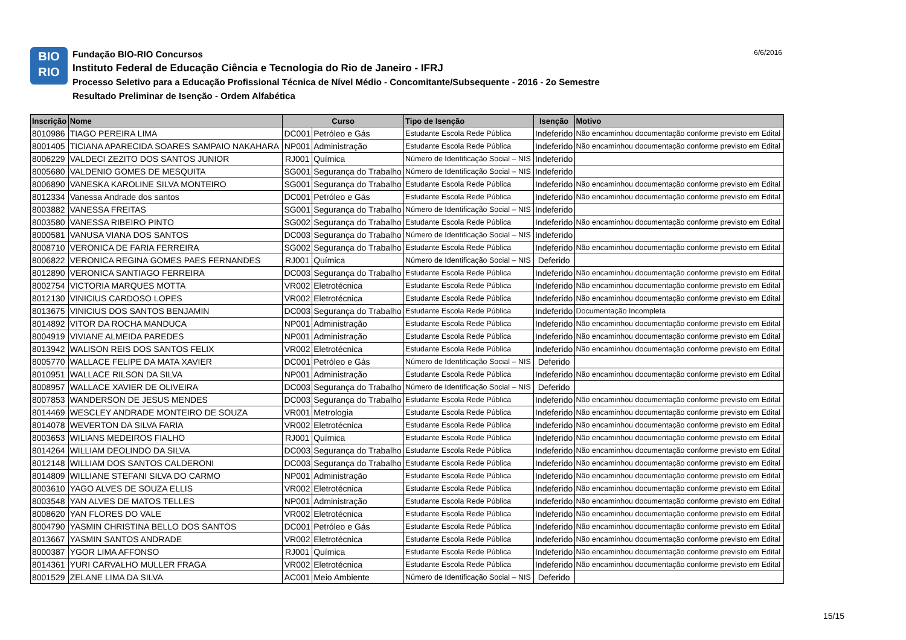BIO
RIO
Fundação BIO-RIO Concursos
Instituto Federal de Educação Ciência e Tecnologia do Rio de Janeiro - IFRJ
Processo Seletivo para a Educação Profissional Técnica de Nível Médio - Concomitante/Subsequente - 2016 - 2o Semestre
Resultado Preliminar de Isenção - Ordem Alfabética
6/6/2016
| Inscrição | Nome | Curso | | Tipo de Isenção | Isenção | Motivo |
| --- | --- | --- | --- | --- | --- | --- |
| 8010986 | TIAGO PEREIRA LIMA | DC001 | Petróleo e Gás | Estudante Escola Rede Pública | Indeferido | Não encaminhou documentação conforme previsto em Edital |
| 8001405 | TICIANA APARECIDA SOARES SAMPAIO NAKAHARA | NP001 | Administração | Estudante Escola Rede Pública | Indeferido | Não encaminhou documentação conforme previsto em Edital |
| 8006229 | VALDECI ZEZITO DOS SANTOS JUNIOR | RJ001 | Química | Número de Identificação Social – NIS | Indeferido | |
| 8005680 | VALDENIO GOMES DE MESQUITA | SG001 | Segurança do Trabalho | Número de Identificação Social – NIS | Indeferido | |
| 8006890 | VANESKA KAROLINE SILVA MONTEIRO | SG001 | Segurança do Trabalho | Estudante Escola Rede Pública | Indeferido | Não encaminhou documentação conforme previsto em Edital |
| 8012334 | Vanessa Andrade dos santos | DC001 | Petróleo e Gás | Estudante Escola Rede Pública | Indeferido | Não encaminhou documentação conforme previsto em Edital |
| 8003882 | VANESSA FREITAS | SG001 | Segurança do Trabalho | Número de Identificação Social – NIS | Indeferido | |
| 8003580 | VANESSA RIBEIRO PINTO | SG002 | Segurança do Trabalho | Estudante Escola Rede Pública | Indeferido | Não encaminhou documentação conforme previsto em Edital |
| 8000581 | VANUSA VIANA DOS SANTOS | DC003 | Segurança do Trabalho | Número de Identificação Social – NIS | Indeferido | |
| 8008710 | VERONICA DE FARIA FERREIRA | SG002 | Segurança do Trabalho | Estudante Escola Rede Pública | Indeferido | Não encaminhou documentação conforme previsto em Edital |
| 8006822 | VERONICA REGINA GOMES PAES FERNANDES | RJ001 | Química | Número de Identificação Social – NIS | Deferido | |
| 8012890 | VERONICA SANTIAGO FERREIRA | DC003 | Segurança do Trabalho | Estudante Escola Rede Pública | Indeferido | Não encaminhou documentação conforme previsto em Edital |
| 8002754 | VICTORIA MARQUES MOTTA | VR002 | Eletrotécnica | Estudante Escola Rede Pública | Indeferido | Não encaminhou documentação conforme previsto em Edital |
| 8012130 | VINICIUS CARDOSO LOPES | VR002 | Eletrotécnica | Estudante Escola Rede Pública | Indeferido | Não encaminhou documentação conforme previsto em Edital |
| 8013675 | VINICIUS DOS SANTOS BENJAMIN | DC003 | Segurança do Trabalho | Estudante Escola Rede Pública | Indeferido | Documentação Incompleta |
| 8014892 | VITOR DA ROCHA MANDUCA | NP001 | Administração | Estudante Escola Rede Pública | Indeferido | Não encaminhou documentação conforme previsto em Edital |
| 8004919 | VIVIANE ALMEIDA PAREDES | NP001 | Administração | Estudante Escola Rede Pública | Indeferido | Não encaminhou documentação conforme previsto em Edital |
| 8013942 | WALISON REIS DOS SANTOS FELIX | VR002 | Eletrotécnica | Estudante Escola Rede Pública | Indeferido | Não encaminhou documentação conforme previsto em Edital |
| 8005770 | WALLACE FELIPE DA MATA XAVIER | DC001 | Petróleo e Gás | Número de Identificação Social – NIS | Deferido | |
| 8010951 | WALLACE RILSON DA SILVA | NP001 | Administração | Estudante Escola Rede Pública | Indeferido | Não encaminhou documentação conforme previsto em Edital |
| 8008957 | WALLACE XAVIER DE OLIVEIRA | DC003 | Segurança do Trabalho | Número de Identificação Social – NIS | Deferido | |
| 8007853 | WANDERSON DE JESUS MENDES | DC003 | Segurança do Trabalho | Estudante Escola Rede Pública | Indeferido | Não encaminhou documentação conforme previsto em Edital |
| 8014469 | WESCLEY ANDRADE MONTEIRO DE SOUZA | VR001 | Metrologia | Estudante Escola Rede Pública | Indeferido | Não encaminhou documentação conforme previsto em Edital |
| 8014078 | WEVERTON DA SILVA FARIA | VR002 | Eletrotécnica | Estudante Escola Rede Pública | Indeferido | Não encaminhou documentação conforme previsto em Edital |
| 8003653 | WILIANS MEDEIROS FIALHO | RJ001 | Química | Estudante Escola Rede Pública | Indeferido | Não encaminhou documentação conforme previsto em Edital |
| 8014264 | WILLIAM DEOLINDO DA SILVA | DC003 | Segurança do Trabalho | Estudante Escola Rede Pública | Indeferido | Não encaminhou documentação conforme previsto em Edital |
| 8012148 | WILLIAM DOS SANTOS CALDERONI | DC003 | Segurança do Trabalho | Estudante Escola Rede Pública | Indeferido | Não encaminhou documentação conforme previsto em Edital |
| 8014809 | WILLIANE STEFANI SILVA DO CARMO | NP001 | Administração | Estudante Escola Rede Pública | Indeferido | Não encaminhou documentação conforme previsto em Edital |
| 8003610 | YAGO ALVES DE SOUZA ELLIS | VR002 | Eletrotécnica | Estudante Escola Rede Pública | Indeferido | Não encaminhou documentação conforme previsto em Edital |
| 8003548 | YAN ALVES DE MATOS TELLES | NP001 | Administração | Estudante Escola Rede Pública | Indeferido | Não encaminhou documentação conforme previsto em Edital |
| 8008620 | YAN FLORES DO VALE | VR002 | Eletrotécnica | Estudante Escola Rede Pública | Indeferido | Não encaminhou documentação conforme previsto em Edital |
| 8004790 | YASMIN CHRISTINA BELLO DOS SANTOS | DC001 | Petróleo e Gás | Estudante Escola Rede Pública | Indeferido | Não encaminhou documentação conforme previsto em Edital |
| 8013667 | YASMIN SANTOS ANDRADE | VR002 | Eletrotécnica | Estudante Escola Rede Pública | Indeferido | Não encaminhou documentação conforme previsto em Edital |
| 8000387 | YGOR LIMA AFFONSO | RJ001 | Química | Estudante Escola Rede Pública | Indeferido | Não encaminhou documentação conforme previsto em Edital |
| 8014361 | YURI CARVALHO MULLER FRAGA | VR002 | Eletrotécnica | Estudante Escola Rede Pública | Indeferido | Não encaminhou documentação conforme previsto em Edital |
| 8001529 | ZELANE LIMA DA SILVA | AC001 | Meio Ambiente | Número de Identificação Social – NIS | Deferido | |
15/15